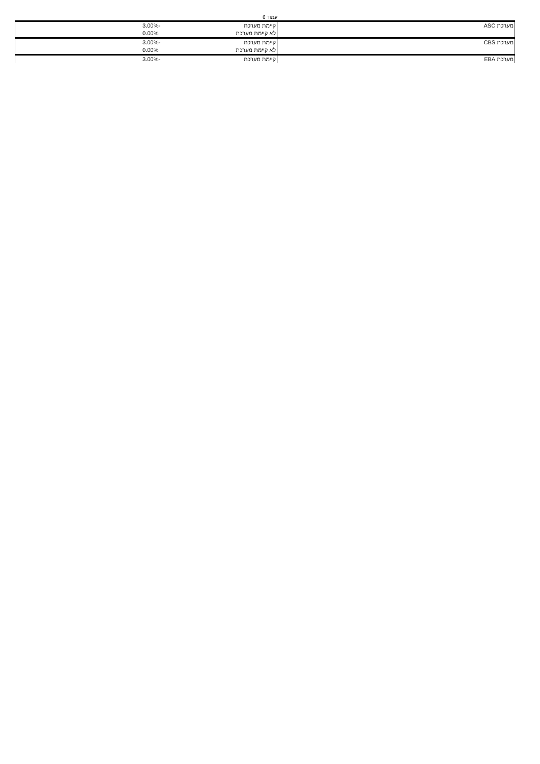עמוד 6
| מערכת ASC | קיימת מערכת | -3.00% |
| | לא קיימת מערכת | 0.00% |
| מערכת CBS | קיימת מערכת | -3.00% |
| | לא קיימת מערכת | 0.00% |
| מערכת EBA | קיימת מערכת | -3.00% |